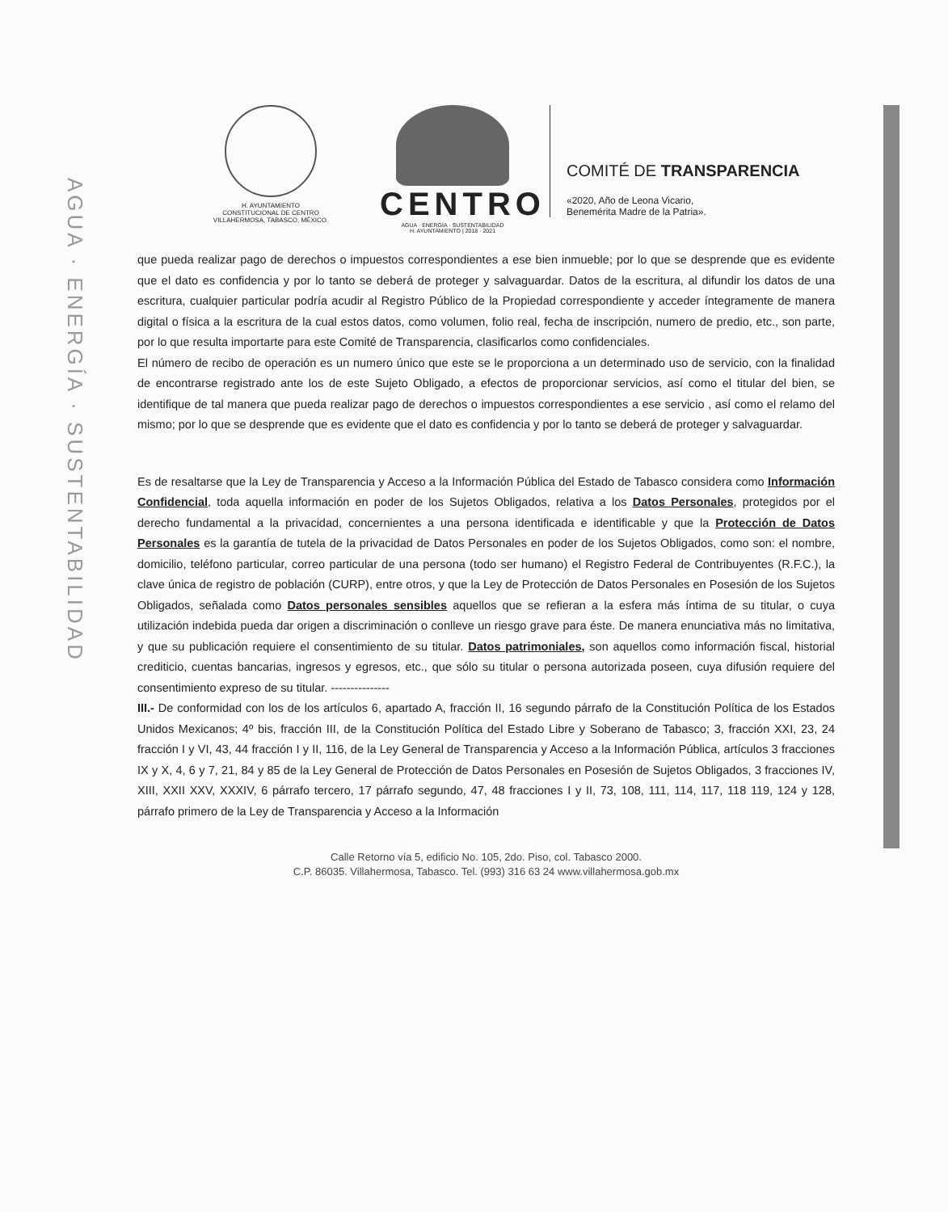AGUA · ENERGÍA · SUSTENTABILIDAD
H. AYUNTAMIENTO
CONSTITUCIONAL DE CENTRO
VILLAHERMOSA, TABASCO, MÉXICO.
CENTRO
AGUA · ENERGÍA · SUSTENTABILIDAD
H. AYUNTAMIENTO | 2018 · 2021
COMITÉ DE TRANSPARENCIA
«2020, Año de Leona Vicario,
Benemérita Madre de la Patria».
que pueda realizar pago de derechos o impuestos correspondientes a ese bien inmueble; por lo que se desprende que es evidente que el dato es confidencia y por lo tanto se deberá de proteger y salvaguardar. Datos de la escritura, al difundir los datos de una escritura, cualquier particular podría acudir al Registro Público de la Propiedad correspondiente y acceder íntegramente de manera digital o física a la escritura de la cual estos datos, como volumen, folio real, fecha de inscripción, numero de predio, etc., son parte, por lo que resulta importarte para este Comité de Transparencia, clasificarlos como confidenciales.
El número de recibo de operación es un numero único que este se le proporciona a un determinado uso de servicio, con la finalidad de encontrarse registrado ante los de este Sujeto Obligado, a efectos de proporcionar servicios, así como el titular del bien, se identifique de tal manera que pueda realizar pago de derechos o impuestos correspondientes a ese servicio , así como el relamo del mismo; por lo que se desprende que es evidente que el dato es confidencia y por lo tanto se deberá de proteger y salvaguardar.
Es de resaltarse que la Ley de Transparencia y Acceso a la Información Pública del Estado de Tabasco considera como Información Confidencial, toda aquella información en poder de los Sujetos Obligados, relativa a los Datos Personales, protegidos por el derecho fundamental a la privacidad, concernientes a una persona identificada e identificable y que la Protección de Datos Personales es la garantía de tutela de la privacidad de Datos Personales en poder de los Sujetos Obligados, como son: el nombre, domicilio, teléfono particular, correo particular de una persona (todo ser humano) el Registro Federal de Contribuyentes (R.F.C.), la clave única de registro de población (CURP), entre otros, y que la Ley de Protección de Datos Personales en Posesión de los Sujetos Obligados, señalada como Datos personales sensibles aquellos que se refieran a la esfera más íntima de su titular, o cuya utilización indebida pueda dar origen a discriminación o conlleve un riesgo grave para éste. De manera enunciativa más no limitativa, y que su publicación requiere el consentimiento de su titular. Datos patrimoniales, son aquellos como información fiscal, historial crediticio, cuentas bancarias, ingresos y egresos, etc., que sólo su titular o persona autorizada poseen, cuya difusión requiere del consentimiento expreso de su titular. ---------------
III.- De conformidad con los de los artículos 6, apartado A, fracción II, 16 segundo párrafo de la Constitución Política de los Estados Unidos Mexicanos; 4º bis, fracción III, de la Constitución Política del Estado Libre y Soberano de Tabasco; 3, fracción XXI, 23, 24 fracción I y VI, 43, 44 fracción I y II, 116, de la Ley General de Transparencia y Acceso a la Información Pública, artículos 3 fracciones IX y X, 4, 6 y 7, 21, 84 y 85 de la Ley General de Protección de Datos Personales en Posesión de Sujetos Obligados, 3 fracciones IV, XIII, XXII XXV, XXXIV, 6 párrafo tercero, 17 párrafo segundo, 47, 48 fracciones I y II, 73, 108, 111, 114, 117, 118 119, 124 y 128, párrafo primero de la Ley de Transparencia y Acceso a la Información
Calle Retorno vía 5, edificio No. 105, 2do. Piso, col. Tabasco 2000.
C.P. 86035. Villahermosa, Tabasco. Tel. (993) 316 63 24 www.villahermosa.gob.mx